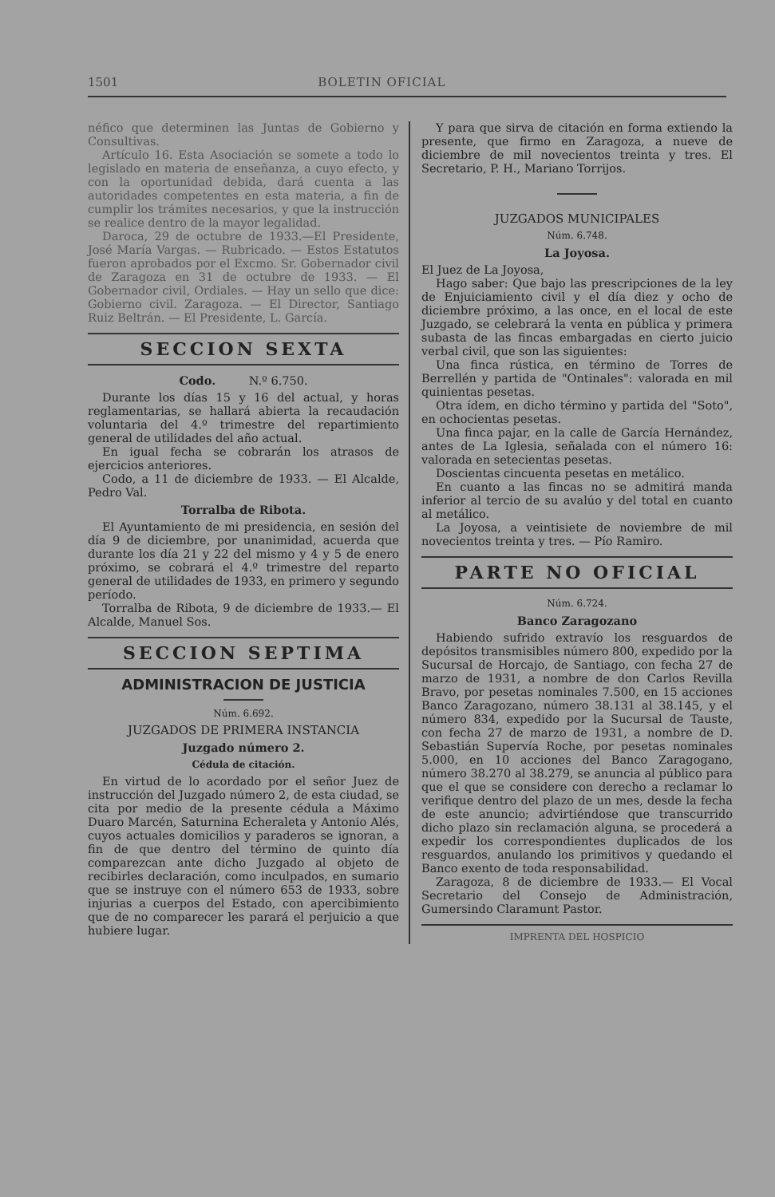1501 BOLETIN OFICIAL
néfico que determinen las Juntas de Gobierno y Consultivas.
Artículo 16. Esta Asociación se somete a todo lo legislado en materia de enseñanza, a cuyo efecto, y con la oportunidad debida, dará cuenta a las autoridades competentes en esta materia, a fin de cumplir los trámites necesarios, y que la instrucción se realice dentro de la mayor legalidad.
Daroca, 29 de octubre de 1933.—El Presidente, José María Vargas. — Rubricado. — Estos Estatutos fueron aprobados por el Excmo. Sr. Gobernador civil de Zaragoza en 31 de octubre de 1933. — El Gobernador civil, Ordiales. — Hay un sello que dice: Gobierno civil. Zaragoza. — El Director, Santiago Ruiz Beltrán. — El Presidente, L. García.
SECCION SEXTA
Codo. N.º 6.750.
Durante los días 15 y 16 del actual, y horas reglamentarias, se hallará abierta la recaudación voluntaria del 4.º trimestre del repartimiento general de utilidades del año actual.
En igual fecha se cobrarán los atrasos de ejercicios anteriores.
Codo, a 11 de diciembre de 1933. — El Alcalde, Pedro Val.
Torralba de Ribota.
El Ayuntamiento de mi presidencia, en sesión del día 9 de diciembre, por unanimidad, acuerda que durante los día 21 y 22 del mismo y 4 y 5 de enero próximo, se cobrará el 4.º trimestre del reparto general de utilidades de 1933, en primero y segundo período.
Torralba de Ribota, 9 de diciembre de 1933.— El Alcalde, Manuel Sos.
SECCION SEPTIMA
ADMINISTRACION DE JUSTICIA
Núm. 6.692.
JUZGADOS DE PRIMERA INSTANCIA
Juzgado número 2.
Cédula de citación.
En virtud de lo acordado por el señor Juez de instrucción del Juzgado número 2, de esta ciudad, se cita por medio de la presente cédula a Máximo Duaro Marcén, Saturnina Echeraleta y Antonio Alés, cuyos actuales domicilios y paraderos se ignoran, a fin de que dentro del término de quinto día comparezcan ante dicho Juzgado al objeto de recibirles declaración, como inculpados, en sumario que se instruye con el número 653 de 1933, sobre injurias a cuerpos del Estado, con apercibimiento que de no comparecer les parará el perjuicio a que hubiere lugar.
Y para que sirva de citación en forma extiendo la presente, que firmo en Zaragoza, a nueve de diciembre de mil novecientos treinta y tres. El Secretario, P. H., Mariano Torrijos.
JUZGADOS MUNICIPALES
Núm. 6.748.
La Joyosa.
El Juez de La Joyosa,
Hago saber: Que bajo las prescripciones de la ley de Enjuiciamiento civil y el día diez y ocho de diciembre próximo, a las once, en el local de este Juzgado, se celebrará la venta en pública y primera subasta de las fincas embargadas en cierto juicio verbal civil, que son las siguientes:
Una finca rústica, en término de Torres de Berrellén y partida de "Ontinales": valorada en mil quinientas pesetas.
Otra ídem, en dicho término y partida del "Soto", en ochocientas pesetas.
Una finca pajar, en la calle de García Hernández, antes de La Iglesia, señalada con el número 16: valorada en setecientas pesetas.
Doscientas cincuenta pesetas en metálico.
En cuanto a las fincas no se admitirá manda inferior al tercio de su avalúo y del total en cuanto al metálico.
La Joyosa, a veintisiete de noviembre de mil novecientos treinta y tres. — Pío Ramiro.
PARTE NO OFICIAL
Núm. 6.724.
Banco Zaragozano
Habiendo sufrido extravío los resguardos de depósitos transmisibles número 800, expedido por la Sucursal de Horcajo, de Santiago, con fecha 27 de marzo de 1931, a nombre de don Carlos Revilla Bravo, por pesetas nominales 7.500, en 15 acciones Banco Zaragozano, número 38.131 al 38.145, y el número 834, expedido por la Sucursal de Tauste, con fecha 27 de marzo de 1931, a nombre de D. Sebastián Supervía Roche, por pesetas nominales 5.000, en 10 acciones del Banco Zaragogano, número 38.270 al 38.279, se anuncia al público para que el que se considere con derecho a reclamar lo verifique dentro del plazo de un mes, desde la fecha de este anuncio; advirtiéndose que transcurrido dicho plazo sin reclamación alguna, se procederá a expedir los correspondientes duplicados de los resguardos, anulando los primitivos y quedando el Banco exento de toda responsabilidad.
Zaragoza, 8 de diciembre de 1933.— El Vocal Secretario del Consejo de Administración, Gumersindo Claramunt Pastor.
IMPRENTA DEL HOSPICIO